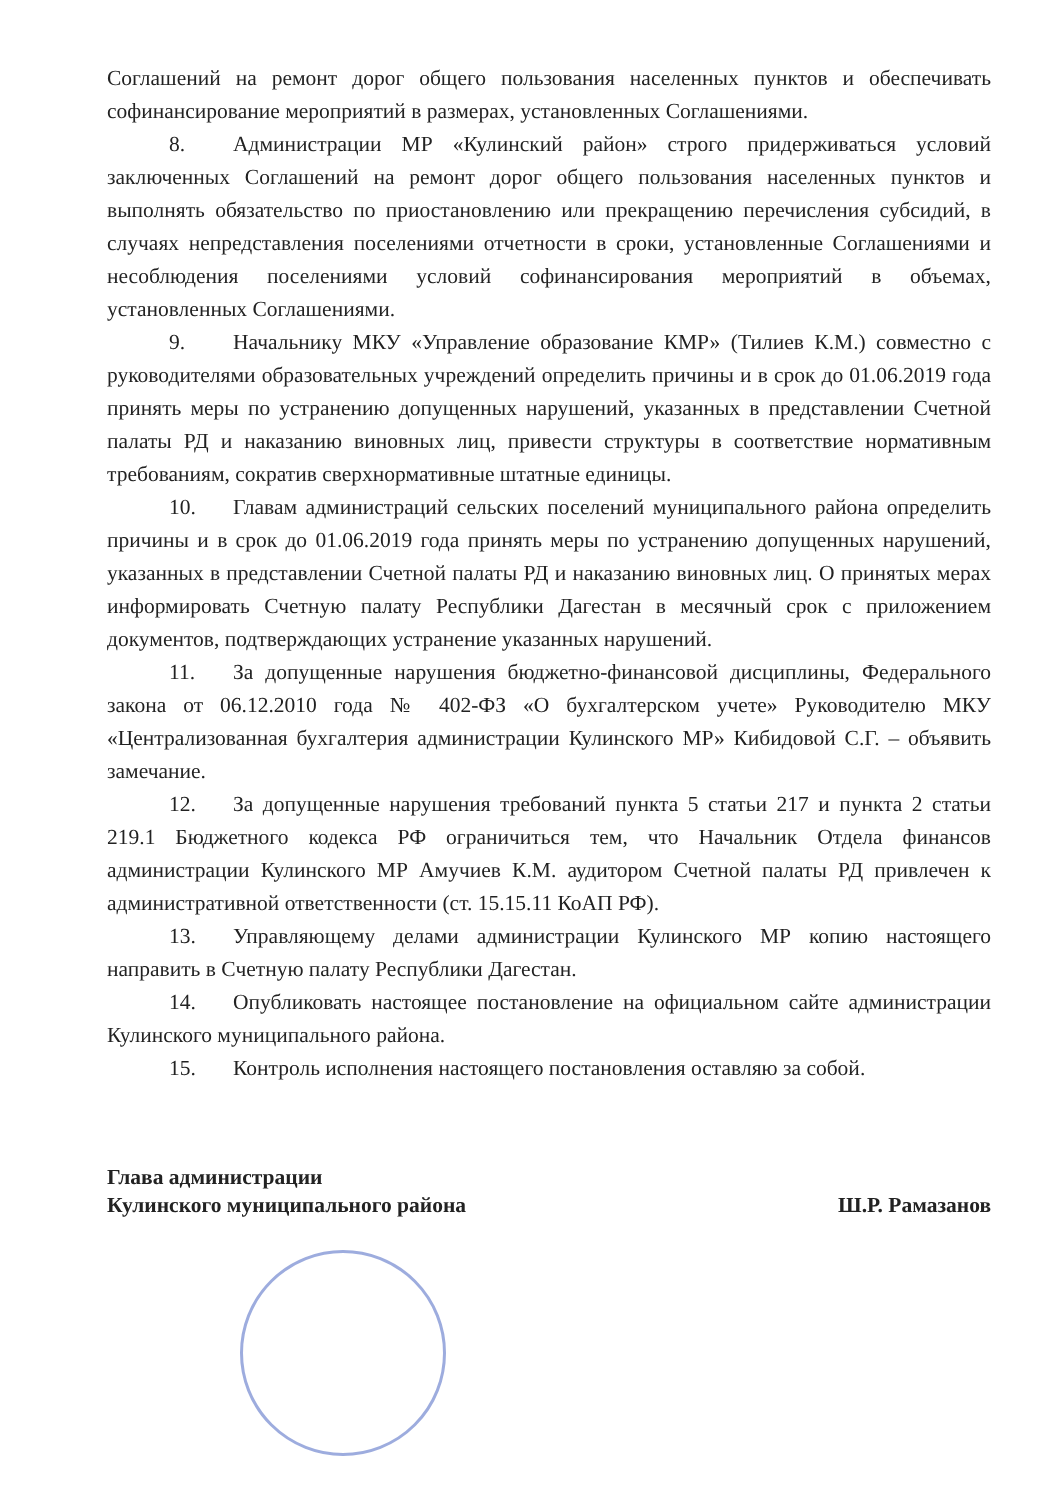Соглашений на ремонт дорог общего пользования населенных пунктов и обеспечивать софинансирование мероприятий в размерах, установленных Соглашениями.
8. Администрации МР «Кулинский район» строго придерживаться условий заключенных Соглашений на ремонт дорог общего пользования населенных пунктов и выполнять обязательство по приостановлению или прекращению перечисления субсидий, в случаях непредставления поселениями отчетности в сроки, установленные Соглашениями и несоблюдения поселениями условий софинансирования мероприятий в объемах, установленных Соглашениями.
9. Начальнику МКУ «Управление образование КМР» (Тилиев К.М.) совместно с руководителями образовательных учреждений определить причины и в срок до 01.06.2019 года принять меры по устранению допущенных нарушений, указанных в представлении Счетной палаты РД и наказанию виновных лиц, привести структуры в соответствие нормативным требованиям, сократив сверхнормативные штатные единицы.
10. Главам администраций сельских поселений муниципального района определить причины и в срок до 01.06.2019 года принять меры по устранению допущенных нарушений, указанных в представлении Счетной палаты РД и наказанию виновных лиц. О принятых мерах информировать Счетную палату Республики Дагестан в месячный срок с приложением документов, подтверждающих устранение указанных нарушений.
11. За допущенные нарушения бюджетно-финансовой дисциплины, Федерального закона от 06.12.2010 года № 402-ФЗ «О бухгалтерском учете» Руководителю МКУ «Централизованная бухгалтерия администрации Кулинского МР» Кибидовой С.Г. – объявить замечание.
12. За допущенные нарушения требований пункта 5 статьи 217 и пункта 2 статьи 219.1 Бюджетного кодекса РФ ограничиться тем, что Начальник Отдела финансов администрации Кулинского МР Амучиев К.М. аудитором Счетной палаты РД привлечен к административной ответственности (ст. 15.15.11 КоАП РФ).
13. Управляющему делами администрации Кулинского МР копию настоящего направить в Счетную палату Республики Дагестан.
14. Опубликовать настоящее постановление на официальном сайте администрации Кулинского муниципального района.
15. Контроль исполнения настоящего постановления оставляю за собой.
Глава администрации
Кулинского муниципального района
Ш.Р. Рамазанов